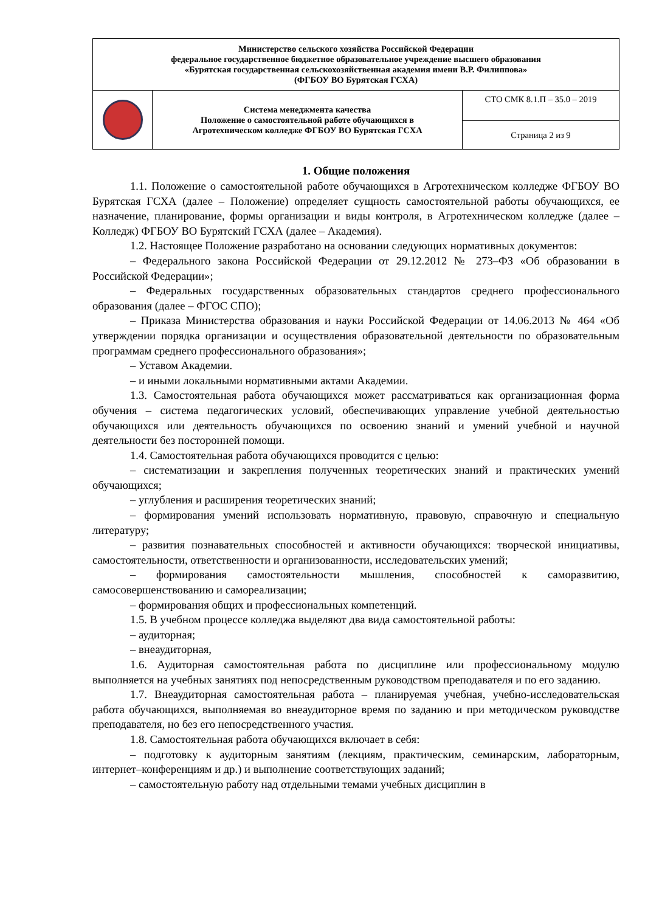| Министерство сельского хозяйства Российской Федерации федеральное государственное бюджетное образовательное учреждение высшего образования «Бурятская государственная сельскохозяйственная академия имени В.Р. Филиппова» (ФГБОУ ВО Бурятская ГСХА) | | |
| | Система менеджмента качества Положение о самостоятельной работе обучающихся в Агротехническом колледже ФГБОУ ВО Бурятская ГСХА | СТО СМК 8.1.П – 35.0 – 2019 |
| | | Страница 2 из 9 |
1. Общие положения
1.1. Положение о самостоятельной работе обучающихся в Агротехническом колледже ФГБОУ ВО Бурятская ГСХА (далее – Положение) определяет сущность самостоятельной работы обучающихся, ее назначение, планирование, формы организации и виды контроля, в Агротехническом колледже (далее – Колледж) ФГБОУ ВО Бурятский ГСХА (далее – Академия).
1.2. Настоящее Положение разработано на основании следующих нормативных документов:
– Федерального закона Российской Федерации от 29.12.2012 № 273–ФЗ «Об образовании в Российской Федерации»;
– Федеральных государственных образовательных стандартов среднего профессионального образования (далее – ФГОС СПО);
– Приказа Министерства образования и науки Российской Федерации от 14.06.2013 № 464 «Об утверждении порядка организации и осуществления образовательной деятельности по образовательным программам среднего профессионального образования»;
– Уставом Академии.
– и иными локальными нормативными актами Академии.
1.3. Самостоятельная работа обучающихся может рассматриваться как организационная форма обучения – система педагогических условий, обеспечивающих управление учебной деятельностью обучающихся или деятельность обучающихся по освоению знаний и умений учебной и научной деятельности без посторонней помощи.
1.4. Самостоятельная работа обучающихся проводится с целью:
– систематизации и закрепления полученных теоретических знаний и практических умений обучающихся;
– углубления и расширения теоретических знаний;
– формирования умений использовать нормативную, правовую, справочную и специальную литературу;
– развития познавательных способностей и активности обучающихся: творческой инициативы, самостоятельности, ответственности и организованности, исследовательских умений;
– формирования самостоятельности мышления, способностей к саморазвитию, самосовершенствованию и самореализации;
– формирования общих и профессиональных компетенций.
1.5. В учебном процессе колледжа выделяют два вида самостоятельной работы:
– аудиторная;
– внеаудиторная,
1.6. Аудиторная самостоятельная работа по дисциплине или профессиональному модулю выполняется на учебных занятиях под непосредственным руководством преподавателя и по его заданию.
1.7. Внеаудиторная самостоятельная работа – планируемая учебная, учебно-исследовательская работа обучающихся, выполняемая во внеаудиторное время по заданию и при методическом руководстве преподавателя, но без его непосредственного участия.
1.8. Самостоятельная работа обучающихся включает в себя:
– подготовку к аудиторным занятиям (лекциям, практическим, семинарским, лабораторным, интернет–конференциям и др.) и выполнение соответствующих заданий;
– самостоятельную работу над отдельными темами учебных дисциплин в